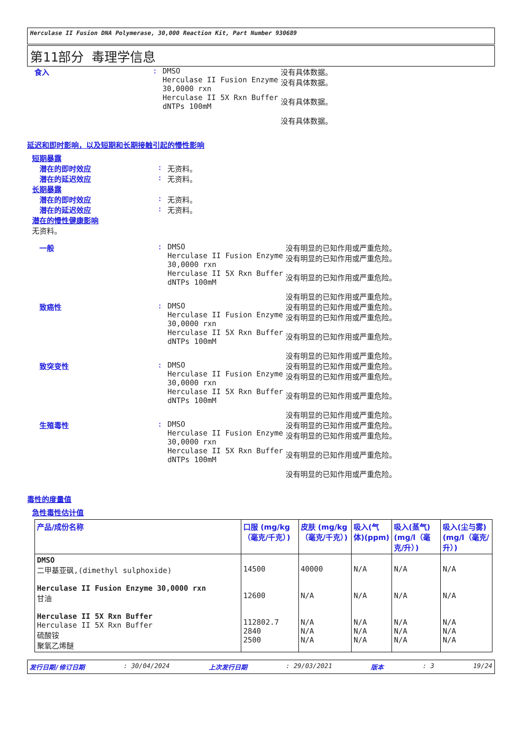Herculase II Fusion DNA Polymerase, 30,000 Reaction Kit, Part Number 930689
第11部分 毒理学信息
食入 : DMSO
Herculase II Fusion Enzyme 30,0000 rxn
Herculase II 5X Rxn Buffer
dNTPs 100mM
没有具体数据。
没有具体数据。
没有具体数据。
没有具体数据。
延迟和即时影响，以及短期和长期接触引起的慢性影响
短期暴露
潜在的即时效应 : 无资料。
潜在的延迟效应 : 无资料。
长期暴露
潜在的即时效应 : 无资料。
潜在的延迟效应 : 无资料。
潜在的慢性健康影响
无资料。
一般 : DMSO
Herculase II Fusion Enzyme 30,0000 rxn
Herculase II 5X Rxn Buffer
dNTPs 100mM
没有明显的已知作用或严重危险。
没有明显的已知作用或严重危险。
没有明显的已知作用或严重危险。
没有明显的已知作用或严重危险。
致癌性 : DMSO
Herculase II Fusion Enzyme 30,0000 rxn
Herculase II 5X Rxn Buffer
dNTPs 100mM
没有明显的已知作用或严重危险。
没有明显的已知作用或严重危险。
没有明显的已知作用或严重危险。
没有明显的已知作用或严重危险。
致突变性 : DMSO
Herculase II Fusion Enzyme 30,0000 rxn
Herculase II 5X Rxn Buffer
dNTPs 100mM
没有明显的已知作用或严重危险。
没有明显的已知作用或严重危险。
没有明显的已知作用或严重危险。
没有明显的已知作用或严重危险。
生殖毒性 : DMSO
Herculase II Fusion Enzyme 30,0000 rxn
Herculase II 5X Rxn Buffer
dNTPs 100mM
没有明显的已知作用或严重危险。
没有明显的已知作用或严重危险。
没有明显的已知作用或严重危险。
没有明显的已知作用或严重危险。
毒性的度量值
急性毒性估计值
| 产品/成份名称 | 口服 (mg/kg（毫克/千克）) | 皮肤 (mg/kg（毫克/千克）) | 吸入(气体)(ppm) | 吸入(蒸气)(mg/l（毫克/升）) | 吸入(尘与雾) (mg/l（毫克/升）) |
| --- | --- | --- | --- | --- | --- |
| DMSO 二甲基亚砜,(dimethyl sulphoxide) Herculase II Fusion Enzyme 30,0000 rxn 甘油 Herculase II 5X Rxn Buffer Herculase II 5X Rxn Buffer 硫酸铵 聚氧乙烯醚 | 14500 12600 112802.7 2840 2500 | 40000 N/A N/A N/A N/A | N/A N/A N/A N/A N/A | N/A N/A N/A N/A N/A | N/A N/A N/A N/A N/A |
发行日期/修订日期: 30/04/2024 上次发行日期: 29/03/2021 版本: 3 19/24